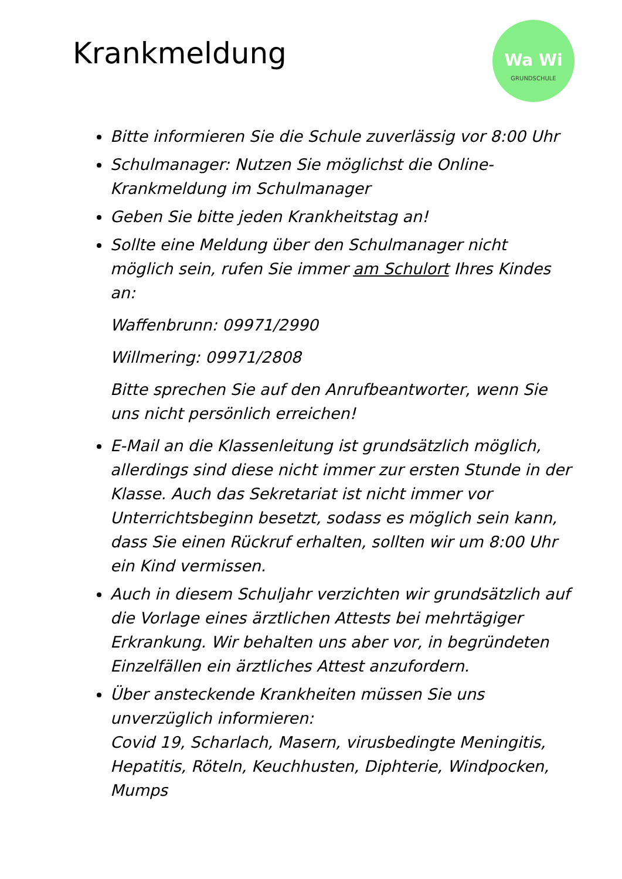Krankmeldung
Wa Wi
GRUNDSCHULE
Bitte informieren Sie die Schule zuverlässig vor 8:00 Uhr
Schulmanager: Nutzen Sie möglichst die Online-Krankmeldung im Schulmanager
Geben Sie bitte jeden Krankheitstag an!
Sollte eine Meldung über den Schulmanager nicht möglich sein, rufen Sie immer am Schulort Ihres Kindes an:
Waffenbrunn: 09971/2990
Willmering: 09971/2808
Bitte sprechen Sie auf den Anrufbeantworter, wenn Sie uns nicht persönlich erreichen!
E-Mail an die Klassenleitung ist grundsätzlich möglich, allerdings sind diese nicht immer zur ersten Stunde in der Klasse. Auch das Sekretariat ist nicht immer vor Unterrichtsbeginn besetzt, sodass es möglich sein kann, dass Sie einen Rückruf erhalten, sollten wir um 8:00 Uhr ein Kind vermissen.
Auch in diesem Schuljahr verzichten wir grundsätzlich auf die Vorlage eines ärztlichen Attests bei mehrtägiger Erkrankung. Wir behalten uns aber vor, in begründeten Einzelfällen ein ärztliches Attest anzufordern.
Über ansteckende Krankheiten müssen Sie uns unverzüglich informieren:
Covid 19, Scharlach, Masern, virusbedingte Meningitis, Hepatitis, Röteln, Keuchhusten, Diphterie, Windpocken, Mumps